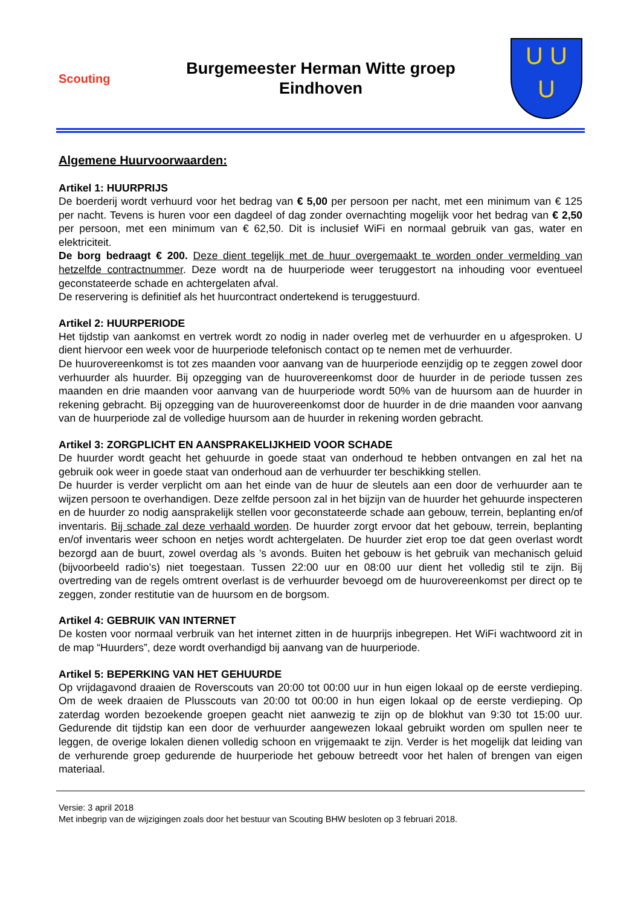Scouting
Burgemeester Herman Witte groep
Eindhoven
U U
U
Algemene Huurvoorwaarden:
Artikel 1: HUURPRIJS
De boerderij wordt verhuurd voor het bedrag van € 5,00 per persoon per nacht, met een minimum van € 125 per nacht. Tevens is huren voor een dagdeel of dag zonder overnachting mogelijk voor het bedrag van € 2,50 per persoon, met een minimum van € 62,50. Dit is inclusief WiFi en normaal gebruik van gas, water en elektriciteit.
De borg bedraagt € 200. Deze dient tegelijk met de huur overgemaakt te worden onder vermelding van hetzelfde contractnummer. Deze wordt na de huurperiode weer teruggestort na inhouding voor eventueel geconstateerde schade en achtergelaten afval.
De reservering is definitief als het huurcontract ondertekend is teruggestuurd.
Artikel 2: HUURPERIODE
Het tijdstip van aankomst en vertrek wordt zo nodig in nader overleg met de verhuurder en u afgesproken. U dient hiervoor een week voor de huurperiode telefonisch contact op te nemen met de verhuurder.
De huurovereenkomst is tot zes maanden voor aanvang van de huurperiode eenzijdig op te zeggen zowel door verhuurder als huurder. Bij opzegging van de huurovereenkomst door de huurder in de periode tussen zes maanden en drie maanden voor aanvang van de huurperiode wordt 50% van de huursom aan de huurder in rekening gebracht. Bij opzegging van de huurovereenkomst door de huurder in de drie maanden voor aanvang van de huurperiode zal de volledige huursom aan de huurder in rekening worden gebracht.
Artikel 3: ZORGPLICHT EN AANSPRAKELIJKHEID VOOR SCHADE
De huurder wordt geacht het gehuurde in goede staat van onderhoud te hebben ontvangen en zal het na gebruik ook weer in goede staat van onderhoud aan de verhuurder ter beschikking stellen.
De huurder is verder verplicht om aan het einde van de huur de sleutels aan een door de verhuurder aan te wijzen persoon te overhandigen. Deze zelfde persoon zal in het bijzijn van de huurder het gehuurde inspecteren en de huurder zo nodig aansprakelijk stellen voor geconstateerde schade aan gebouw, terrein, beplanting en/of inventaris. Bij schade zal deze verhaald worden. De huurder zorgt ervoor dat het gebouw, terrein, beplanting en/of inventaris weer schoon en netjes wordt achtergelaten. De huurder ziet erop toe dat geen overlast wordt bezorgd aan de buurt, zowel overdag als ’s avonds. Buiten het gebouw is het gebruik van mechanisch geluid (bijvoorbeeld radio’s) niet toegestaan. Tussen 22:00 uur en 08:00 uur dient het volledig stil te zijn. Bij overtreding van de regels omtrent overlast is de verhuurder bevoegd om de huurovereenkomst per direct op te zeggen, zonder restitutie van de huursom en de borgsom.
Artikel 4: GEBRUIK VAN INTERNET
De kosten voor normaal verbruik van het internet zitten in de huurprijs inbegrepen. Het WiFi wachtwoord zit in de map “Huurders”, deze wordt overhandigd bij aanvang van de huurperiode.
Artikel 5: BEPERKING VAN HET GEHUURDE
Op vrijdagavond draaien de Roverscouts van 20:00 tot 00:00 uur in hun eigen lokaal op de eerste verdieping. Om de week draaien de Plusscouts van 20:00 tot 00:00 in hun eigen lokaal op de eerste verdieping. Op zaterdag worden bezoekende groepen geacht niet aanwezig te zijn op de blokhut van 9:30 tot 15:00 uur. Gedurende dit tijdstip kan een door de verhuurder aangewezen lokaal gebruikt worden om spullen neer te leggen, de overige lokalen dienen volledig schoon en vrijgemaakt te zijn. Verder is het mogelijk dat leiding van de verhurende groep gedurende de huurperiode het gebouw betreedt voor het halen of brengen van eigen materiaal.
Versie: 3 april 2018
Met inbegrip van de wijzigingen zoals door het bestuur van Scouting BHW besloten op 3 februari 2018.